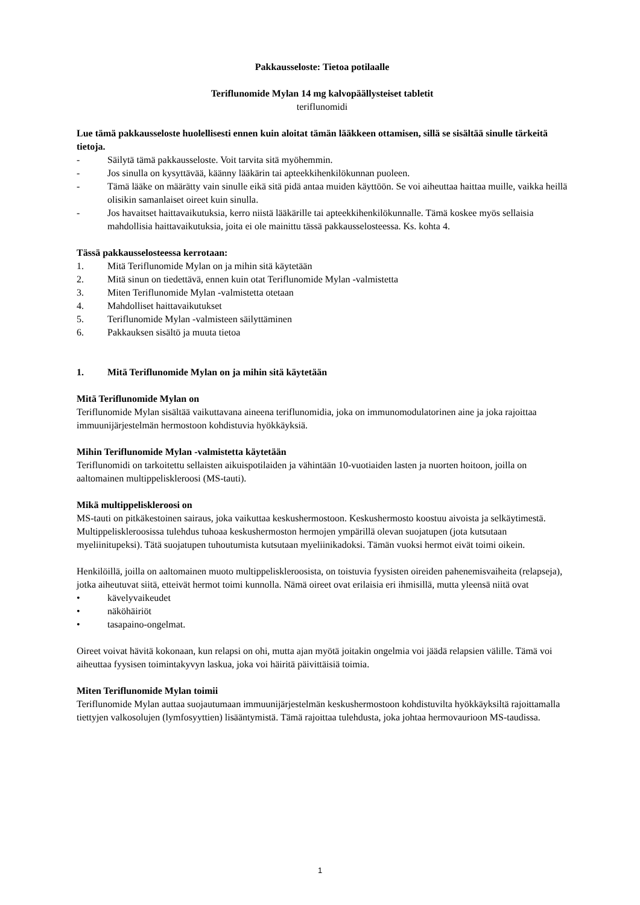Pakkausseloste: Tietoa potilaalle
Teriflunomide Mylan 14 mg kalvopäällysteiset tabletit
teriflunomidi
Lue tämä pakkausseloste huolellisesti ennen kuin aloitat tämän lääkkeen ottamisen, sillä se sisältää sinulle tärkeitä tietoja.
- Säilytä tämä pakkausseloste. Voit tarvita sitä myöhemmin.
- Jos sinulla on kysyttävää, käänny lääkärin tai apteekkihenkilökunnan puoleen.
- Tämä lääke on määrätty vain sinulle eikä sitä pidä antaa muiden käyttöön. Se voi aiheuttaa haittaa muille, vaikka heillä olisikin samanlaiset oireet kuin sinulla.
- Jos havaitset haittavaikutuksia, kerro niistä lääkärille tai apteekkihenkilökunnalle. Tämä koskee myös sellaisia mahdollisia haittavaikutuksia, joita ei ole mainittu tässä pakkausselosteessa. Ks. kohta 4.
Tässä pakkausselosteessa kerrotaan:
1. Mitä Teriflunomide Mylan on ja mihin sitä käytetään
2. Mitä sinun on tiedettävä, ennen kuin otat Teriflunomide Mylan -valmistetta
3. Miten Teriflunomide Mylan -valmistetta otetaan
4. Mahdolliset haittavaikutukset
5. Teriflunomide Mylan -valmisteen säilyttäminen
6. Pakkauksen sisältö ja muuta tietoa
1. Mitä Teriflunomide Mylan on ja mihin sitä käytetään
Mitä Teriflunomide Mylan on
Teriflunomide Mylan sisältää vaikuttavana aineena teriflunomidia, joka on immunomodulatorinen aine ja joka rajoittaa immuunijärjestelmän hermostoon kohdistuvia hyökkäyksiä.
Mihin Teriflunomide Mylan -valmistetta käytetään
Teriflunomidi on tarkoitettu sellaisten aikuispotilaiden ja vähintään 10-vuotiaiden lasten ja nuorten hoitoon, joilla on aaltomainen multippeliskleroosi (MS-tauti).
Mikä multippeliskleroosi on
MS-tauti on pitkäkestoinen sairaus, joka vaikuttaa keskushermostoon. Keskushermosto koostuu aivoista ja selkäytimestä. Multippeliskleroosissa tulehdus tuhoaa keskushermoston hermojen ympärillä olevan suojatupen (jota kutsutaan myeliinitupeksi). Tätä suojatupen tuhoutumista kutsutaan myeliinikadoksi. Tämän vuoksi hermot eivät toimi oikein.
Henkilöillä, joilla on aaltomainen muoto multippeliskleroosista, on toistuvia fyysisten oireiden pahenemisvaiheita (relapseja), jotka aiheutuvat siitä, etteivät hermot toimi kunnolla. Nämä oireet ovat erilaisia eri ihmisillä, mutta yleensä niitä ovat
• kävelyvaikeudet
• näköhäiriöt
• tasapaino-ongelmat.
Oireet voivat hävitä kokonaan, kun relapsi on ohi, mutta ajan myötä joitakin ongelmia voi jäädä relapsien välille. Tämä voi aiheuttaa fyysisen toimintakyvyn laskua, joka voi häiritä päivittäisiä toimia.
Miten Teriflunomide Mylan toimii
Teriflunomide Mylan auttaa suojautumaan immuunijärjestelmän keskushermostoon kohdistuvilta hyökkäyksiltä rajoittamalla tiettyjen valkosolujen (lymfosyyttien) lisääntymistä. Tämä rajoittaa tulehdusta, joka johtaa hermovaurioon MS-taudissa.
1